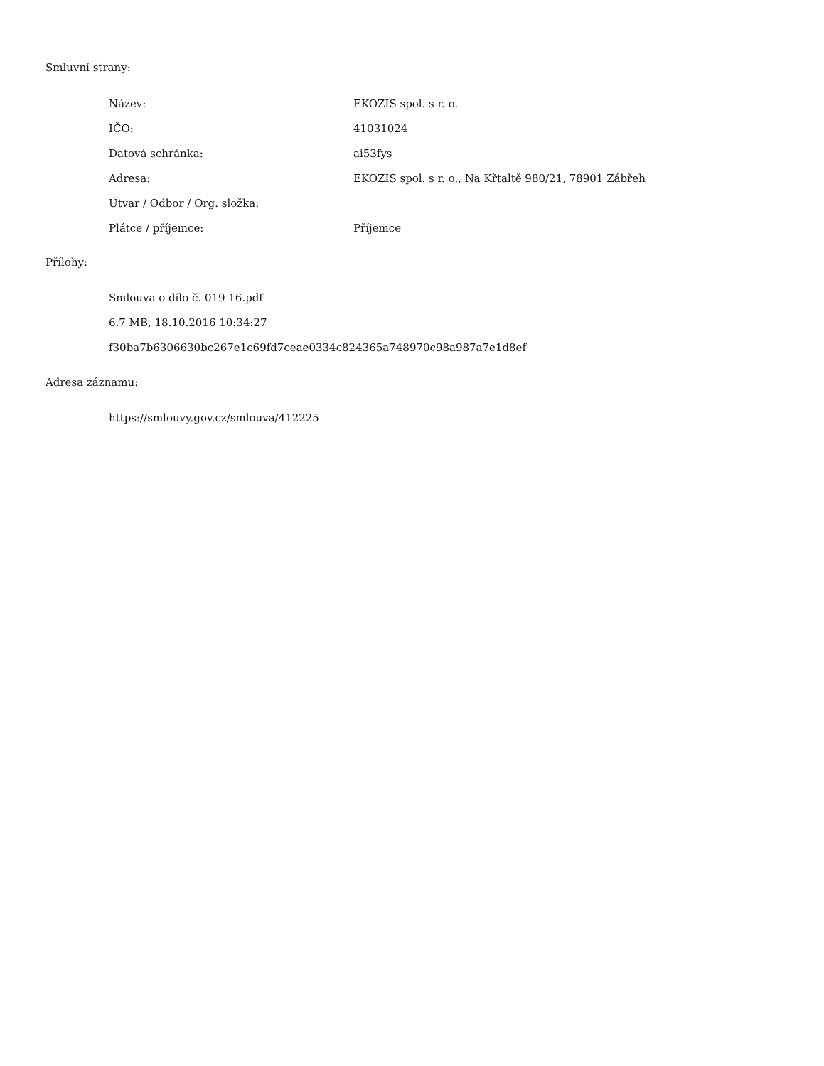Smluvní strany:
| Název: | EKOZIS spol. s r. o. |
| IČO: | 41031024 |
| Datová schránka: | ai53fys |
| Adresa: | EKOZIS spol. s r. o., Na Křtaltě 980/21, 78901 Zábřeh |
| Útvar / Odbor / Org. složka: | |
| Plátce / příjemce: | Příjemce |
Přílohy:
Smlouva o dílo č. 019 16.pdf
6.7 MB, 18.10.2016 10:34:27
f30ba7b6306630bc267e1c69fd7ceae0334c824365a748970c98a987a7e1d8ef
Adresa záznamu:
https://smlouvy.gov.cz/smlouva/412225